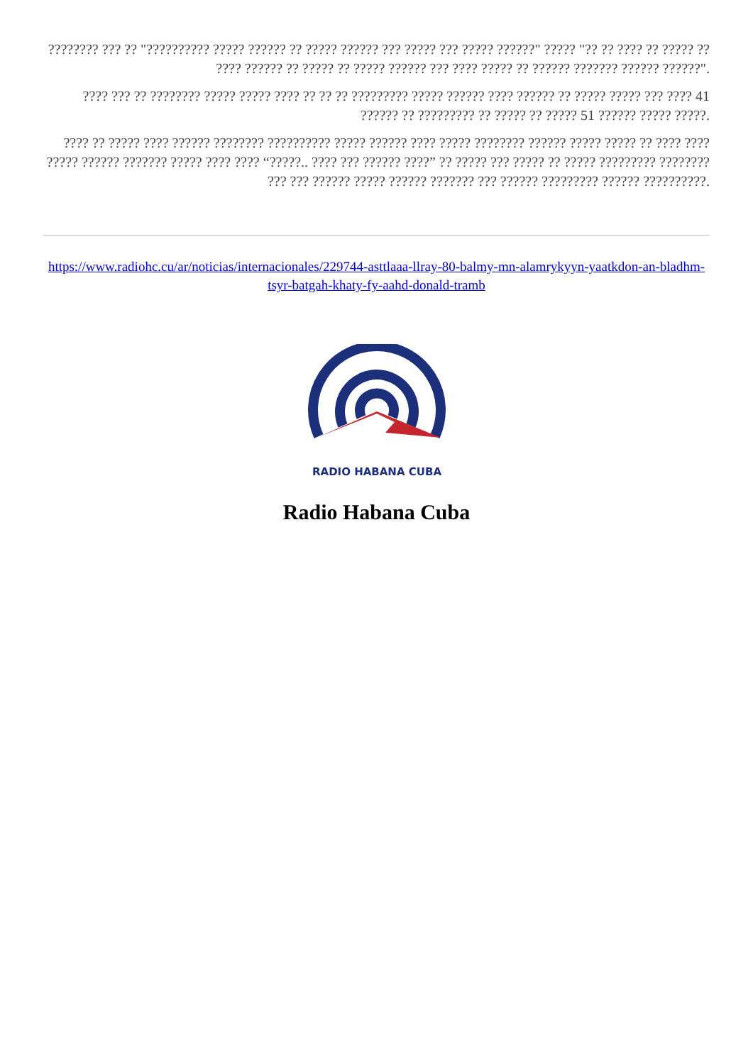???????? ??? ?? "?????????? ????? ?????? ?? ????? ?????? ??? ????? ??? ????? ??????" ????? "?? ?? ???? ?? ????? ?? ???? ?????? ?? ????? ?? ????? ?????? ??? ???? ????? ?? ?????? ??????? ?????? ??????".
???? ??? ?? ???????? ????? ????? ???? ?? ?? ?? ????????? ????? ?????? ???? ?????? ?? ????? ????? ??? ???? 41 ?????? ?? ????????? ?? ????? ?? ????? 51 ?????? ????? ?????.
???? ?? ????? ???? ?????? ???????? ?????????? ????? ?????? ???? ????? ???????? ?????? ????? ????? ?? ???? ???? ????? ?????? ??????? ????? ???? ???? “?????.. ???? ??? ?????? ????” ?? ????? ??? ????? ?? ????? ????????? ???????? ??? ??? ?????? ????? ?????? ??????? ??? ?????? ????????? ?????? ??????????.
https://www.radiohc.cu/ar/noticias/internacionales/229744-asttlaaa-llray-80-balmy-mn-alamrykyyn-yaatkdon-an-bladhm-tsyr-batgah-khaty-fy-aahd-donald-tramb
RADIO HABANA CUBA
Radio Habana Cuba